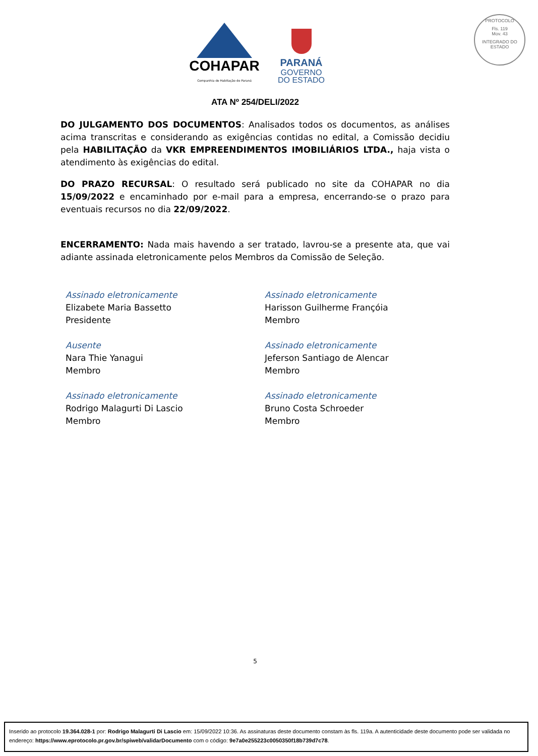COHAPAR
Companhia de Habitação do Paraná
PARANÁ
GOVERNO
DO ESTADO
PROTOCOLO
Fls. 119
Mov. 43
INTEGRADO DO ESTADO
ATA Nº 254/DELI/2022
DO JULGAMENTO DOS DOCUMENTOS: Analisados todos os documentos, as análises acima transcritas e considerando as exigências contidas no edital, a Comissão decidiu pela HABILITAÇÃO da VKR EMPREENDIMENTOS IMOBILIÁRIOS LTDA., haja vista o atendimento às exigências do edital.
DO PRAZO RECURSAL: O resultado será publicado no site da COHAPAR no dia 15/09/2022 e encaminhado por e-mail para a empresa, encerrando-se o prazo para eventuais recursos no dia 22/09/2022.
ENCERRAMENTO: Nada mais havendo a ser tratado, lavrou-se a presente ata, que vai adiante assinada eletronicamente pelos Membros da Comissão de Seleção.
Assinado eletronicamente
Elizabete Maria Bassetto
Presidente
Assinado eletronicamente
Harisson Guilherme Françóia
Membro
Ausente
Nara Thie Yanagui
Membro
Assinado eletronicamente
Jeferson Santiago de Alencar
Membro
Assinado eletronicamente
Rodrigo Malagurti Di Lascio
Membro
Assinado eletronicamente
Bruno Costa Schroeder
Membro
5
Inserido ao protocolo 19.364.028-1 por: Rodrigo Malagurti Di Lascio em: 15/09/2022 10:36. As assinaturas deste documento constam às fls. 119a. A autenticidade deste documento pode ser validada no endereço: https://www.eprotocolo.pr.gov.br/spiweb/validarDocumento com o código: 9e7a0e255223c0050350f18b739d7c78.